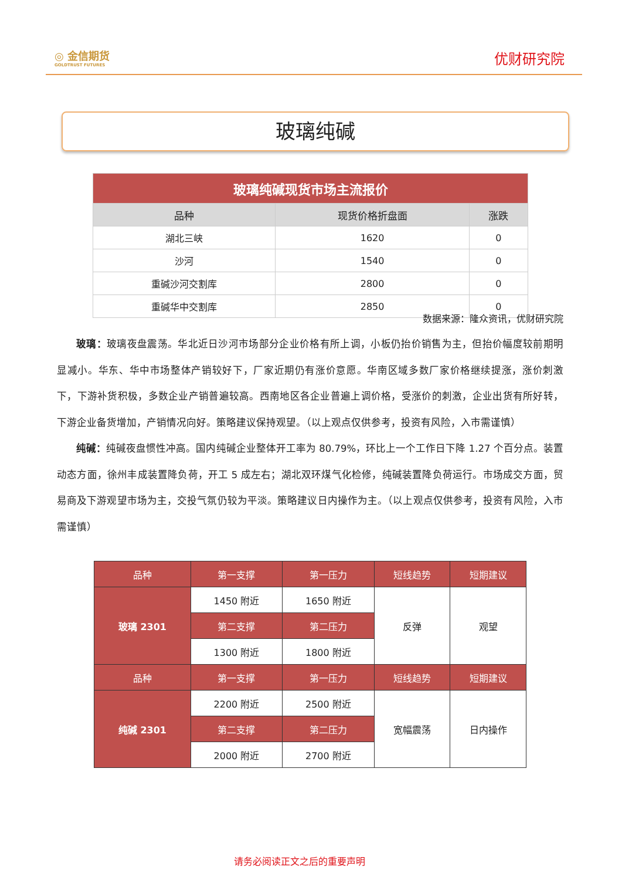◎ 金信期货
GOLDTRUST FUTURES
优财研究院
玻璃纯碱
| 玻璃纯碱现货市场主流报价 | | |
| 品种 | 现货价格折盘面 | 涨跌 |
| 湖北三峡 | 1620 | 0 |
| 沙河 | 1540 | 0 |
| 重碱沙河交割库 | 2800 | 0 |
| 重碱华中交割库 | 2850 | 0 |
数据来源：隆众资讯，优财研究院
玻璃：玻璃夜盘震荡。华北近日沙河市场部分企业价格有所上调，小板仍抬价销售为主，但抬价幅度较前期明显减小。华东、华中市场整体产销较好下，厂家近期仍有涨价意愿。华南区域多数厂家价格继续提涨，涨价刺激下，下游补货积极，多数企业产销普遍较高。西南地区各企业普遍上调价格，受涨价的刺激，企业出货有所好转，下游企业备货增加，产销情况向好。策略建议保持观望。（以上观点仅供参考，投资有风险，入市需谨慎）
纯碱：纯碱夜盘惯性冲高。国内纯碱企业整体开工率为 80.79%，环比上一个工作日下降 1.27 个百分点。装置动态方面，徐州丰成装置降负荷，开工 5 成左右；湖北双环煤气化检修，纯碱装置降负荷运行。市场成交方面，贸易商及下游观望市场为主，交投气氛仍较为平淡。策略建议日内操作为主。（以上观点仅供参考，投资有风险，入市需谨慎）
| 品种 | 第一支撑 | 第一压力 | 短线趋势 | 短期建议 |
| 玻璃 2301 | 1450 附近 | 1650 附近 | 反弹 | 观望 |
| | 第二支撑 | 第二压力 | | |
| | 1300 附近 | 1800 附近 | | |
| 品种 | 第一支撑 | 第一压力 | 短线趋势 | 短期建议 |
| 纯碱 2301 | 2200 附近 | 2500 附近 | 宽幅震荡 | 日内操作 |
| | 第二支撑 | 第二压力 | | |
| | 2000 附近 | 2700 附近 | | |
请务必阅读正文之后的重要声明